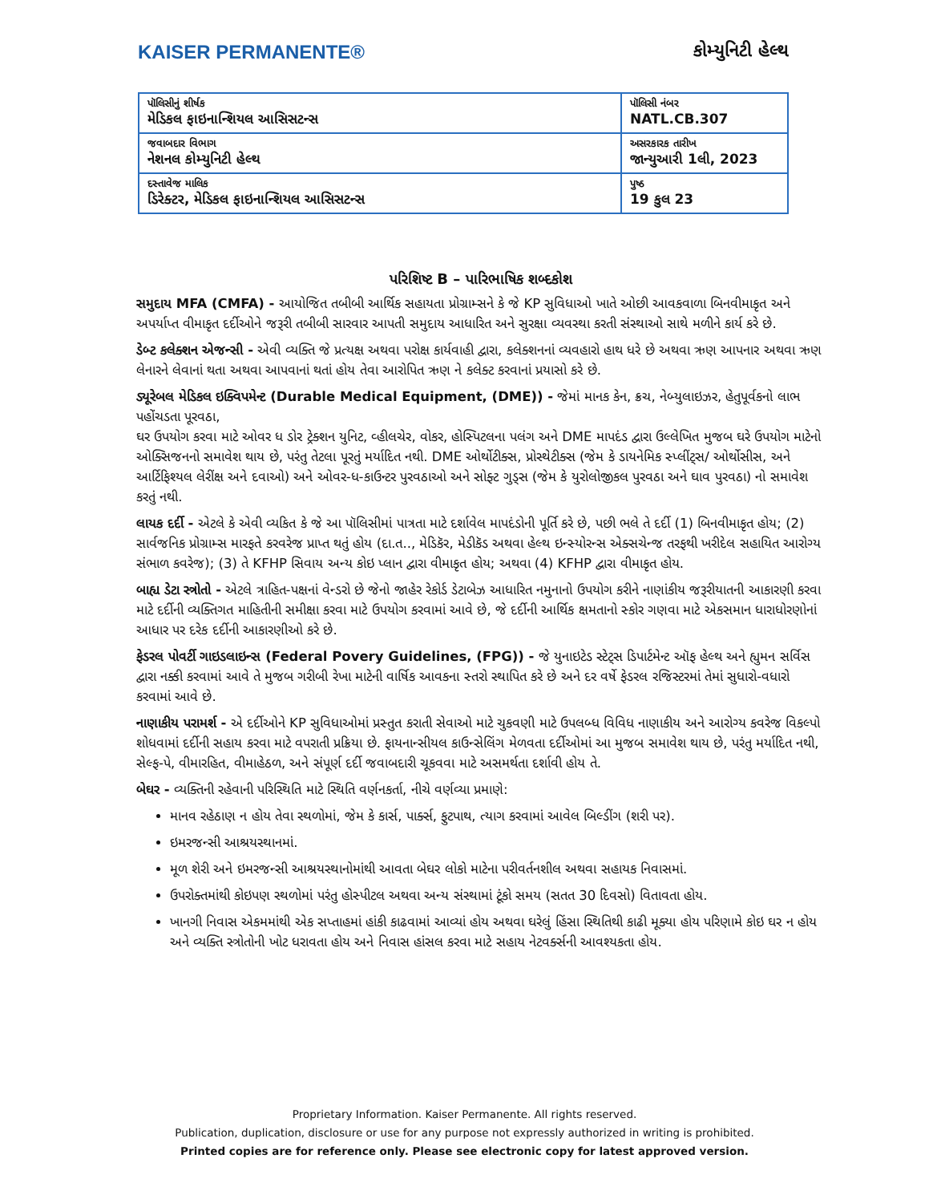KAISER PERMANENTE® કોમ્યુનિટી હેલ્થ
| પૉલિસીનું શીર્ષક મેડિકલ ફાઇનાન્શિયલ આસિસટન્સ | પૉલિસી નંબર NATL.CB.307 |
| જવાબદાર વિભાગ નેશનલ કોમ્યુનિટી હેલ્થ | અસરકારક તારીખ જાન્યુઆરી 1લી, 2023 |
| દસ્તાવેજ માલિક ડિરેક્ટર, મેડિકલ ફાઇનાન્શિયલ આસિસટન્સ | પુષ્ઠ 19 કુલ 23 |
પરિશિષ્ટ B – પારિભાષિક શબ્દકોશ
સમુદાય MFA (CMFA) - આયોજિત તબીબી આર્થિક સહાયતા પ્રોગ્રામ્સને કે જે KP સુવિધાઓ ખાતે ઓછી આવકવાળા બિનવીમાકૃત અને અપર્યાપ્ત વીમાકૃત દર્દીઓને જરૂરી તબીબી સારવાર આપતી સમુદાય આધારિત અને સુરક્ષા વ્યવસ્થા કરતી સંસ્થાઓ સાથે મળીને કાર્ય કરે છે.
ડેબ્ટ કલેક્શન એજન્સી - એવી વ્યક્તિ જે પ્રત્યક્ષ અથવા પરોક્ષ કાર્યવાહી દ્વારા, કલેક્શનનાં વ્યવહારો હાથ ધરે છે અથવા ઋણ આપનાર અથવા ઋણ લેનારને લેવાનાં થતા અથવા આપવાનાં થતાં હોય તેવા આરોપિત ઋણ ને કલેક્ટ કરવાનાં પ્રયાસો કરે છે.
ડ્યૂરેબલ મેડિકલ ઇક્વિપમેન્ટ (Durable Medical Equipment, (DME)) - જેમાં માનક કેન, ક્રચ, નેબ્યુલાઇઝર, હેતુપૂર્વકનો લાભ પહોંચડતા પૂરવઠા,
ઘર ઉપયોગ કરવા માટે ઓવર ધ ડોર ટ્રેક્શન યુનિટ, વ્હીલચેર, વોકર, હોસ્પિટલના પલંગ અને DME માપદંડ દ્વારા ઉલ્લેખિત મુજબ ઘરે ઉપયોગ માટેનો ઓક્સિજનનો સમાવેશ થાય છે, પરંતુ તેટલા પૂરતું મર્યાદિત નથી. DME ઓર્થોટીક્સ, પ્રોસ્થેટીક્સ (જેમ કે ડાયનેમિક સ્પ્લીંટ્સ/ ઓર્થોસીસ, અને આર્ટિફિશ્યલ લેરીંક્ષ અને દવાઓ) અને ઓવર-ધ-કાઉન્ટર પુરવઠાઓ અને સોફ્ટ ગુડ્સ (જેમ કે યુરોલોજીકલ પુરવઠા અને ઘાવ પુરવઠા) નો સમાવેશ કરતું નથી.
લાયક દર્દી - એટલે કે એવી વ્યકિત કે જે આ પૉલિસીમાં પાત્રતા માટે દર્શાવેલ માપદંડોની પૂર્તિ કરે છે, પછી ભલે તે દર્દી (1) બિનવીમાકૃત હોય; (2) સાર્વજનિક પ્રોગ્રામ્સ મારફતે કરવરેજ પ્રાપ્ત થતું હોય (દા.ત.., મેડિકૅર, મેડીકૅડ અથવા હેલ્થ ઇન્સ્યોરન્સ એક્સચેન્જ તરફથી ખરીદેલ સહાયિત આરોગ્ય સંભાળ કવરેજ); (3) તે KFHP સિવાય અન્ય કોઇ પ્લાન દ્વારા વીમાકૃત હોય; અથવા (4) KFHP દ્વારા વીમાકૃત હોય.
બાહ્ય ડેટા સ્ત્રોતો - એટલે ત્રાહિત-પક્ષનાં વેન્ડરો છે જેનો જાહેર રેકોર્ડ ડેટાબેઝ આધારિત નમુનાનો ઉપયોગ કરીને નાણાંકીય જરૂરીયાતની આકારણી કરવા માટે દર્દીની વ્યક્તિગત માહિતીની સમીક્ષા કરવા માટે ઉપયોગ કરવામાં આવે છે, જે દર્દીની આર્થિક ક્ષમતાનો સ્કોર ગણવા માટે એકસમાન ધારાધોરણોનાં આધાર પર દરેક દર્દીની આકારણીઓ કરે છે.
ફેડરલ પોવર્ટી ગાઇડલાઇન્સ (Federal Povery Guidelines, (FPG)) - જે યુનાઇટેડ સ્ટેટ્સ ડિપાર્ટમેન્ટ ઑફ હેલ્થ અને હ્યુમન સર્વિસ દ્વારા નક્કી કરવામાં આવે તે મુજબ ગરીબી રેખા માટેની વાર્ષિક આવકના સ્તરો સ્થાપિત કરે છે અને દર વર્ષે ફેડરલ રજિસ્ટરમાં તેમાં સુધારો-વધારો કરવામાં આવે છે.
નાણાકીય પરામર્શ - એ દર્દીઓને KP સુવિધાઓમાં પ્રસ્તુત કરાતી સેવાઓ માટે ચુકવણી માટે ઉપલબ્ધ વિવિધ નાણાકીય અને આરોગ્ય કવરેજ વિકલ્પો શોધવામાં દર્દીની સહાય કરવા માટે વપરાતી પ્રક્રિયા છે. ફાયનાન્સીયલ કાઉન્સેલિંગ મેળવતા દર્દીઓમાં આ મુજબ સમાવેશ થાય છે, પરંતુ મર્યાદિત નથી, સેલ્ફ-પે, વીમારહિત, વીમાહેઠળ, અને સંપૂર્ણ દર્દી જવાબદારી ચૂકવવા માટે અસમર્થતા દર્શાવી હોય તે.
બેઘર - વ્યક્તિની રહેવાની પરિસ્થિતિ માટે સ્થિતિ વર્ણનકર્તા, નીચે વર્ણવ્યા પ્રમાણે:
માનવ રહેઠાણ ન હોય તેવા સ્થળોમાં, જેમ કે કાર્સ, પાર્ક્સ, ફુટપાથ, ત્યાગ કરવામાં આવેલ બિલ્ડીંગ (શરી પર).
ઇમરજન્સી આશ્રયસ્થાનમાં.
મૂળ શેરી અને ઇમરજન્સી આશ્રયસ્થાનોમાંથી આવતા બેઘર લોકો માટેના પરીવર્તનશીલ અથવા સહાયક નિવાસમાં.
ઉપરોક્તમાંથી કોઇપણ સ્થળોમાં પરંતુ હોસ્પીટલ અથવા અન્ય સંસ્થામાં ટૂંકો સમય (સતત 30 દિવસો) વિતાવતા હોય.
ખાનગી નિવાસ એકમમાંથી એક સપ્તાહમાં હાંકી કાઢવામાં આવ્યાં હોય અથવા ઘરેલું હિંસા સ્થિતિથી કાઢી મૂક્યા હોય પરિણામે કોઇ ઘર ન હોય અને વ્યક્તિ સ્ત્રોતોની ખોટ ધરાવતા હોય અને નિવાસ હાંસલ કરવા માટે સહાય નેટવર્ક્સની આવશ્યકતા હોય.
Proprietary Information. Kaiser Permanente. All rights reserved.
Publication, duplication, disclosure or use for any purpose not expressly authorized in writing is prohibited.
Printed copies are for reference only. Please see electronic copy for latest approved version.